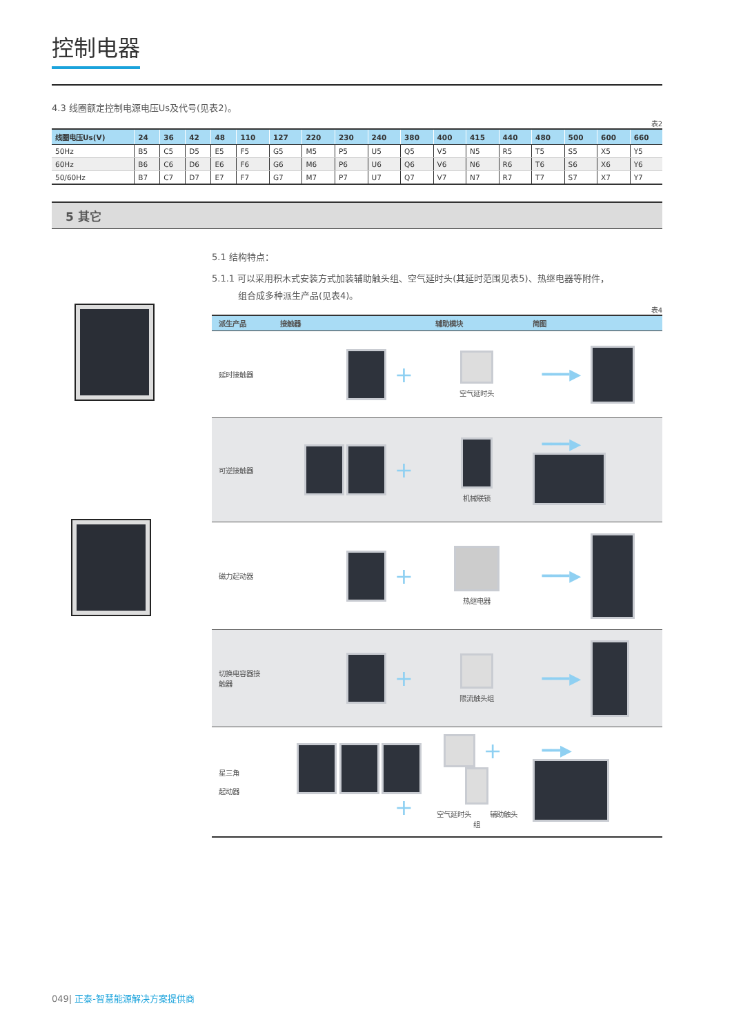控制电器
4.3 线圈额定控制电源电压Us及代号(见表2)。
表2
| 线圈电压Us(V) | 24 | 36 | 42 | 48 | 110 | 127 | 220 | 230 | 240 | 380 | 400 | 415 | 440 | 480 | 500 | 600 | 660 |
| --- | --- | --- | --- | --- | --- | --- | --- | --- | --- | --- | --- | --- | --- | --- | --- | --- | --- |
| 50Hz | B5 | C5 | D5 | E5 | F5 | G5 | M5 | P5 | U5 | Q5 | V5 | N5 | R5 | T5 | S5 | X5 | Y5 |
| 60Hz | B6 | C6 | D6 | E6 | F6 | G6 | M6 | P6 | U6 | Q6 | V6 | N6 | R6 | T6 | S6 | X6 | Y6 |
| 50/60Hz | B7 | C7 | D7 | E7 | F7 | G7 | M7 | P7 | U7 | Q7 | V7 | N7 | R7 | T7 | S7 | X7 | Y7 |
5 其它
5.1 结构特点：
5.1.1 可以采用积木式安装方式加装辅助触头组、空气延时头(其延时范围见表5)、热继电器等附件，
组合成多种派生产品(见表4)。
表4
| 派生产品 | 接触器 | 辅助模块 | 简图 |
| --- | --- | --- | --- |
| 延时接触器 | + | 空气延时头 | ━━━▶ |
| 可逆接触器 | + | 机械联锁 | ━━━▶ |
| 磁力起动器 | + | 热继电器 | ━━━▶ |
| 切换电容器接触器 | + | 限流触头组 | ━━━▶ |
| 星三角 起动器 | + | + 空气延时头 辅助触头组 | ━━▶ |
049| 正泰-智慧能源解决方案提供商